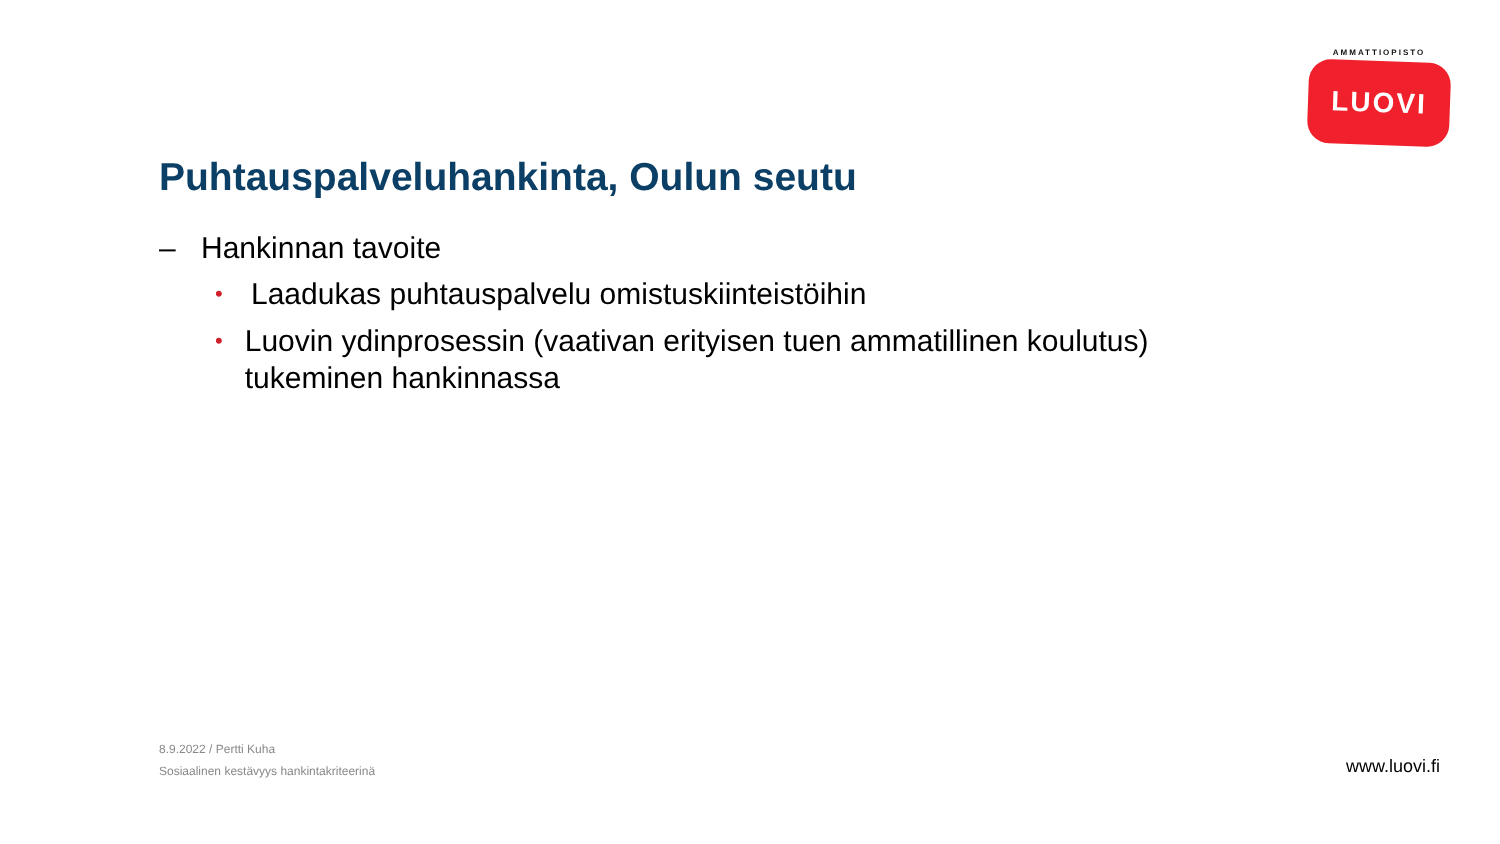AMMATTIOPISTO
LUOVI
Puhtauspalveluhankinta, Oulun seutu
– Hankinnan tavoite
• Laadukas puhtauspalvelu omistuskiinteistöihin
• Luovin ydinprosessin (vaativan erityisen tuen ammatillinen koulutus) tukeminen hankinnassa
8.9.2022 / Pertti Kuha
Sosiaalinen kestävyys hankintakriteerinä
www.luovi.fi